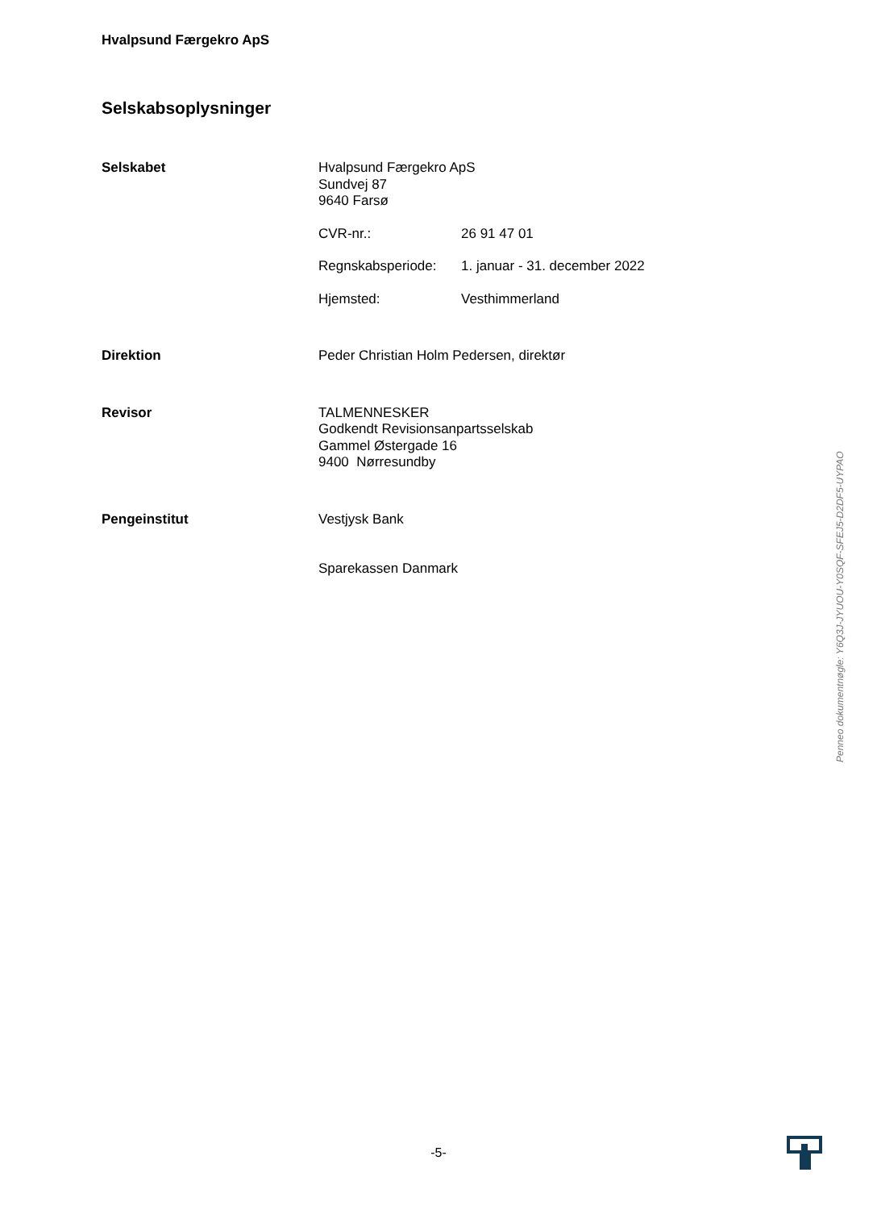Hvalpsund Færgekro ApS
Selskabsoplysninger
Selskabet Hvalpsund Færgekro ApS
Sundvej 87
9640 Farsø
CVR-nr.: 26 91 47 01
Regnskabsperiode: 1. januar - 31. december 2022
Hjemsted: Vesthimmerland
Direktion Peder Christian Holm Pedersen, direktør
Revisor TALMENNESKER
Godkendt Revisionsanpartsselskab
Gammel Østergade 16
9400 Nørresundby
Pengeinstitut Vestjysk Bank
Sparekassen Danmark
Penneo dokumentnøgle: Y6Q3J-JYUOU-Y0SQF-SFEJ5-D2DF5-UYPAO
-5-